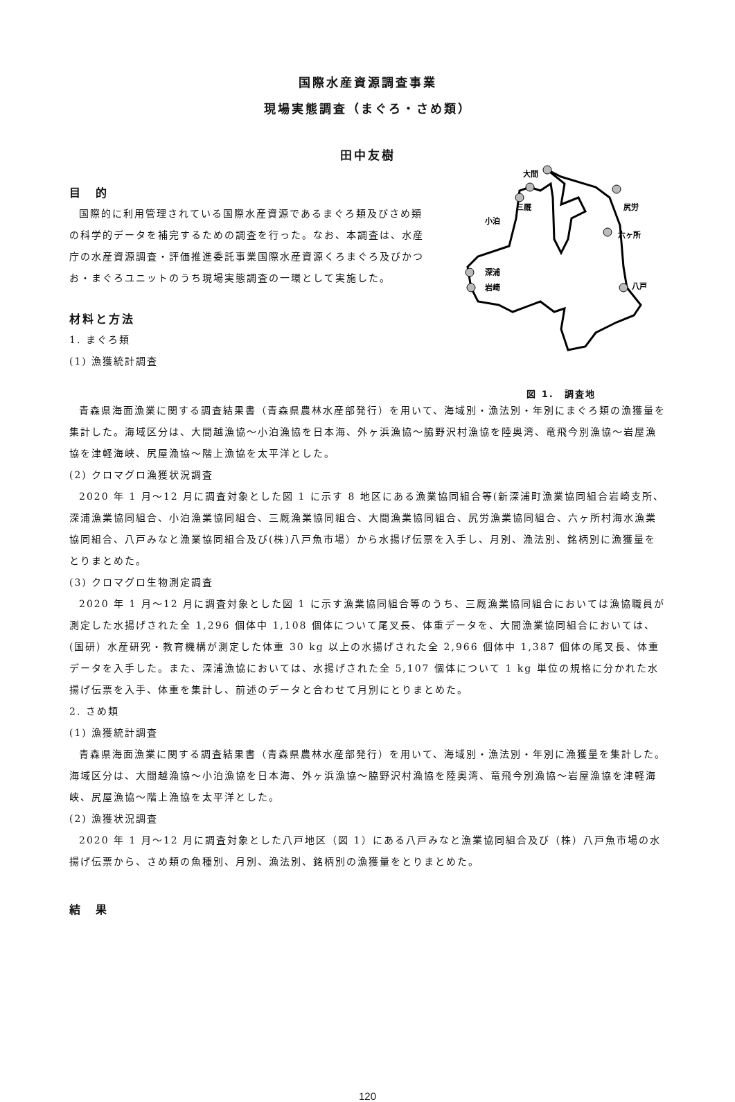国際水産資源調査事業
現場実態調査（まぐろ・さめ類）
田中友樹
目　的
国際的に利用管理されている国際水産資源であるまぐろ類及びさめ類の科学的データを補完するための調査を行った。なお、本調査は、水産庁の水産資源調査・評価推進委託事業国際水産資源くろまぐろ及びかつお・まぐろユニットのうち現場実態調査の一環として実施した。
材料と方法
1. まぐろ類
(1) 漁獲統計調査
大間
三厩
小泊
尻労
六ヶ所
深浦
岩崎
八戸
図 1.　調査地
青森県海面漁業に関する調査結果書（青森県農林水産部発行）を用いて、海域別・漁法別・年別にまぐろ類の漁獲量を集計した。海域区分は、大間越漁協～小泊漁協を日本海、外ヶ浜漁協～脇野沢村漁協を陸奥湾、竜飛今別漁協～岩屋漁協を津軽海峡、尻屋漁協～階上漁協を太平洋とした。
(2) クロマグロ漁獲状況調査
2020 年 1 月～12 月に調査対象とした図 1 に示す 8 地区にある漁業協同組合等(新深浦町漁業協同組合岩崎支所、深浦漁業協同組合、小泊漁業協同組合、三厩漁業協同組合、大間漁業協同組合、尻労漁業協同組合、六ヶ所村海水漁業協同組合、八戸みなと漁業協同組合及び(株)八戸魚市場）から水揚げ伝票を入手し、月別、漁法別、銘柄別に漁獲量をとりまとめた。
(3) クロマグロ生物測定調査
2020 年 1 月～12 月に調査対象とした図 1 に示す漁業協同組合等のうち、三厩漁業協同組合においては漁協職員が測定した水揚げされた全 1,296 個体中 1,108 個体について尾叉長、体重データを、大間漁業協同組合においては、(国研）水産研究・教育機構が測定した体重 30 kg 以上の水揚げされた全 2,966 個体中 1,387 個体の尾叉長、体重データを入手した。また、深浦漁協においては、水揚げされた全 5,107 個体について 1 kg 単位の規格に分かれた水揚げ伝票を入手、体重を集計し、前述のデータと合わせて月別にとりまとめた。
2. さめ類
(1) 漁獲統計調査
青森県海面漁業に関する調査結果書（青森県農林水産部発行）を用いて、海域別・漁法別・年別に漁獲量を集計した。海域区分は、大間越漁協～小泊漁協を日本海、外ヶ浜漁協～脇野沢村漁協を陸奥湾、竜飛今別漁協～岩屋漁協を津軽海峡、尻屋漁協～階上漁協を太平洋とした。
(2) 漁獲状況調査
2020 年 1 月～12 月に調査対象とした八戸地区（図 1）にある八戸みなと漁業協同組合及び（株）八戸魚市場の水揚げ伝票から、さめ類の魚種別、月別、漁法別、銘柄別の漁獲量をとりまとめた。
結　果
120